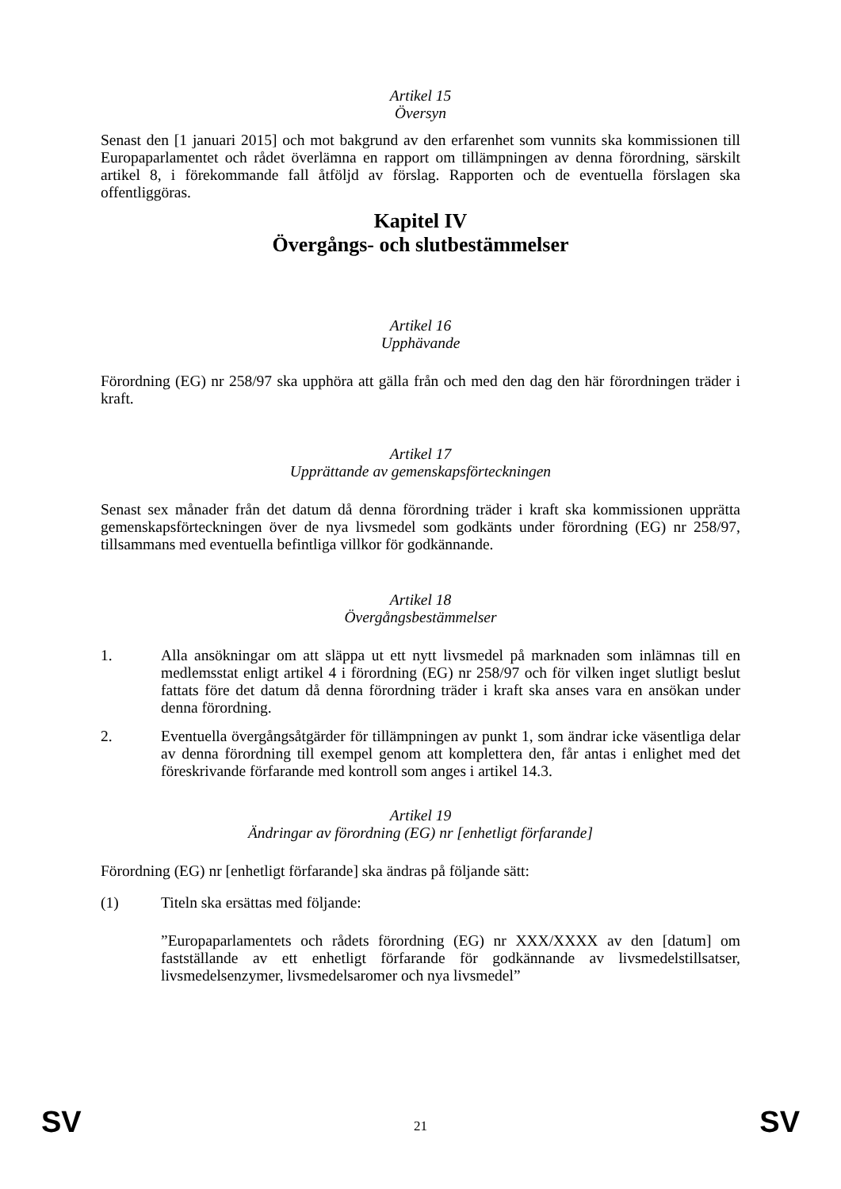Artikel 15
Översyn
Senast den [1 januari 2015] och mot bakgrund av den erfarenhet som vunnits ska kommissionen till Europaparlamentet och rådet överlämna en rapport om tillämpningen av denna förordning, särskilt artikel 8, i förekommande fall åtföljd av förslag. Rapporten och de eventuella förslagen ska offentliggöras.
Kapitel IV
Övergångs- och slutbestämmelser
Artikel 16
Upphävande
Förordning (EG) nr 258/97 ska upphöra att gälla från och med den dag den här förordningen träder i kraft.
Artikel 17
Upprättande av gemenskapsförteckningen
Senast sex månader från det datum då denna förordning träder i kraft ska kommissionen upprätta gemenskapsförteckningen över de nya livsmedel som godkänts under förordning (EG) nr 258/97, tillsammans med eventuella befintliga villkor för godkännande.
Artikel 18
Övergångsbestämmelser
1. Alla ansökningar om att släppa ut ett nytt livsmedel på marknaden som inlämnas till en medlemsstat enligt artikel 4 i förordning (EG) nr 258/97 och för vilken inget slutligt beslut fattats före det datum då denna förordning träder i kraft ska anses vara en ansökan under denna förordning.
2. Eventuella övergångsåtgärder för tillämpningen av punkt 1, som ändrar icke väsentliga delar av denna förordning till exempel genom att komplettera den, får antas i enlighet med det föreskrivande förfarande med kontroll som anges i artikel 14.3.
Artikel 19
Ändringar av förordning (EG) nr [enhetligt förfarande]
Förordning (EG) nr [enhetligt förfarande] ska ändras på följande sätt:
(1) Titeln ska ersättas med följande:
”Europaparlamentets och rådets förordning (EG) nr XXX/XXXX av den [datum] om fastställande av ett enhetligt förfarande för godkännande av livsmedelstillsatser, livsmedelsenzymer, livsmedelsaromer och nya livsmedel”
SV 21 SV